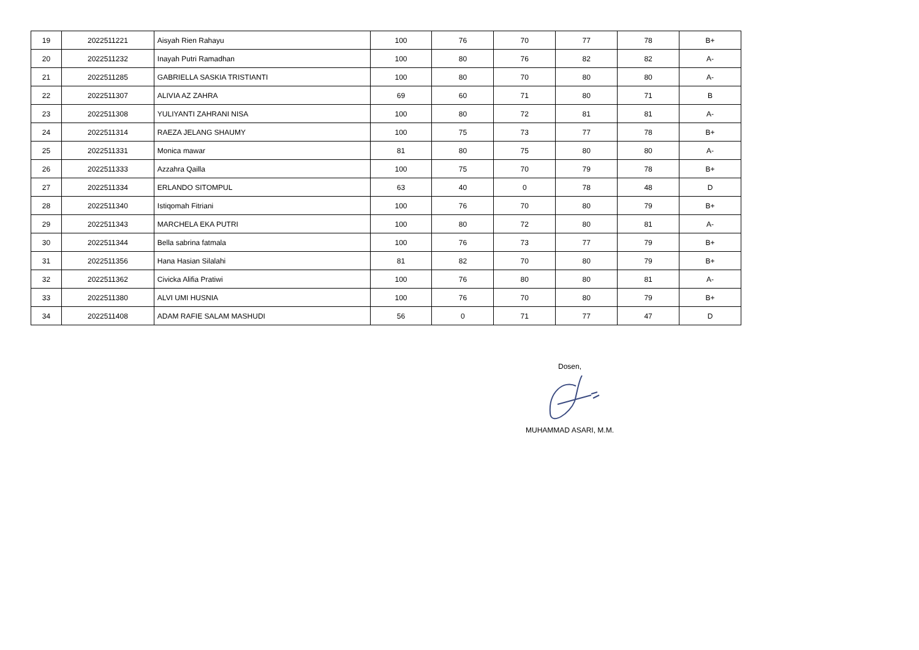| 19 | 2022511221 | Aisyah Rien Rahayu | 100 | 76 | 70 | 77 | 78 | B+ |
| 20 | 2022511232 | Inayah Putri Ramadhan | 100 | 80 | 76 | 82 | 82 | A- |
| 21 | 2022511285 | GABRIELLA SASKIA TRISTIANTI | 100 | 80 | 70 | 80 | 80 | A- |
| 22 | 2022511307 | ALIVIA AZ ZAHRA | 69 | 60 | 71 | 80 | 71 | B |
| 23 | 2022511308 | YULIYANTI ZAHRANI NISA | 100 | 80 | 72 | 81 | 81 | A- |
| 24 | 2022511314 | RAEZA JELANG SHAUMY | 100 | 75 | 73 | 77 | 78 | B+ |
| 25 | 2022511331 | Monica mawar | 81 | 80 | 75 | 80 | 80 | A- |
| 26 | 2022511333 | Azzahra Qailla | 100 | 75 | 70 | 79 | 78 | B+ |
| 27 | 2022511334 | ERLANDO SITOMPUL | 63 | 40 | 0 | 78 | 48 | D |
| 28 | 2022511340 | Istiqomah Fitriani | 100 | 76 | 70 | 80 | 79 | B+ |
| 29 | 2022511343 | MARCHELA EKA PUTRI | 100 | 80 | 72 | 80 | 81 | A- |
| 30 | 2022511344 | Bella sabrina fatmala | 100 | 76 | 73 | 77 | 79 | B+ |
| 31 | 2022511356 | Hana Hasian Silalahi | 81 | 82 | 70 | 80 | 79 | B+ |
| 32 | 2022511362 | Civicka Alifia Pratiwi | 100 | 76 | 80 | 80 | 81 | A- |
| 33 | 2022511380 | ALVI UMI HUSNIA | 100 | 76 | 70 | 80 | 79 | B+ |
| 34 | 2022511408 | ADAM RAFIE SALAM MASHUDI | 56 | 0 | 71 | 77 | 47 | D |
Dosen,
MUHAMMAD ASARI, M.M.